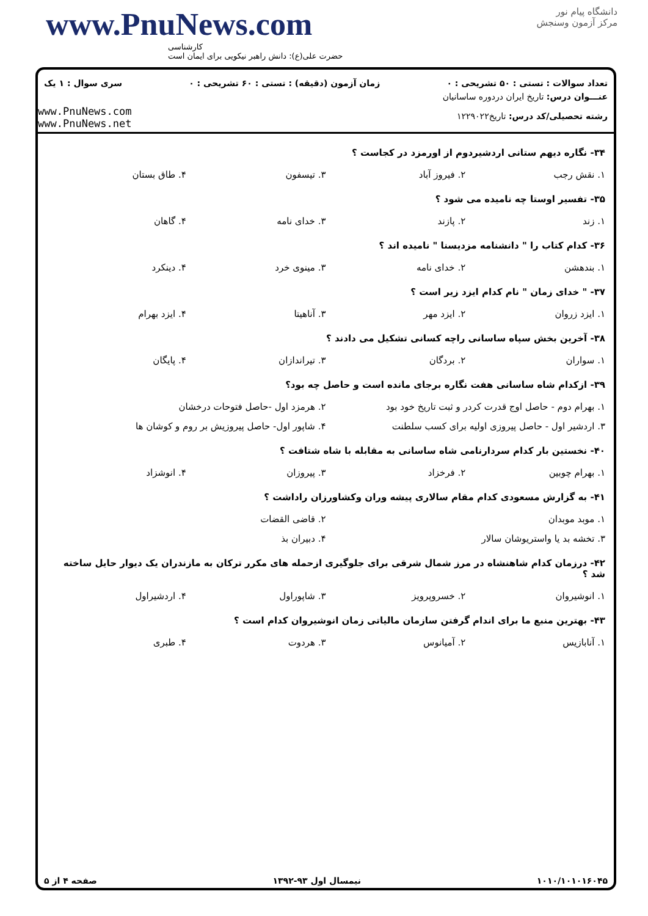www.PnuNews.com
کارشناسی
حضرت علی(ع): دانش راهبر نیکویی برای ایمان است
دانشگاه پیام نور
مرکز آزمون وسنجش
تعداد سوالات : تستی : ۵۰ تشریحی : ۰ زمان آزمون (دقیقه) : تستی : ۶۰ تشریحی : ۰ سری سوال : ۱ یک
www.PnuNews.com
www.PnuNews.net
عنـــوان درس: تاریخ ایران دردوره ساسانیان
رشته تحصیلی/کد درس: تاریخ۱۲۲۹۰۲۲
۳۴- نگاره دیهم ستانی اردشیردوم از اورمزد در کجاست ؟
۱. نقش رجب ۲. فیروز آباد ۳. تیسفون ۴. طاق بستان
۳۵- تفسیر اوستا چه نامیده می شود ؟
۱. زند ۲. پازند ۳. خدای نامه ۴. گاهان
۳۶- کدام کتاب را " دانشنامه مزدیسنا " نامیده اند ؟
۱. بندهشن ۲. خدای نامه ۳. مینوی خرد ۴. دینکرد
۳۷- " خدای زمان " نام کدام ایزد زیر است ؟
۱. ایزد زروان ۲. ایزد مهر ۳. آناهیتا ۴. ایزد بهرام
۳۸- آخرین بخش سپاه ساسانی راچه کسانی تشکیل می دادند ؟
۱. سواران ۲. بردگان ۳. تیراندازان ۴. پایگان
۳۹- ازکدام شاه ساسانی هفت نگاره برجای مانده است و حاصل چه بود؟
۱. بهرام دوم - حاصل اوج قدرت کردر و ثبت تاریخ خود بود ۲. هرمزد اول -حاصل فتوحات درخشان
۳. اردشیر اول - حاصل پیروزی اولیه برای کسب سلطنت ۴. شاپور اول- حاصل پیروزیش بر روم و کوشان ها
۴۰- نخستین بار کدام سردارنامی شاه ساسانی به مقابله با شاه شتافت ؟
۱. بهرام چوبین ۲. فرخزاد ۳. پیروزان ۴. انوشزاد
۴۱- به گزارش مسعودی کدام مقام سالاری پیشه وران وکشاورزان راداشت ؟
۱. موبد موبدان ۲. قاضی القضات
۳. تخشه بد یا واستریوشان سالار ۴. دبیران بذ
۴۲- درزمان کدام شاهنشاه در مرز شمال شرقی برای جلوگیری ازحمله های مکرر ترکان به مازندران یک دیوار حایل ساخته شد ؟
۱. انوشیروان ۲. خسروپرویز ۳. شاپوراول ۴. اردشیراول
۴۳- بهترین منبع ما برای اندام گرفتن سازمان مالیاتی زمان انوشیروان کدام است ؟
۱. آنابازیس ۲. آمیانوس ۳. هردوت ۴. طبری
۱۰۱۰/۱۰۱۰۱۶۰۴۵ نیمسال اول ۹۳-۱۳۹۲ صفحه ۴ از ۵